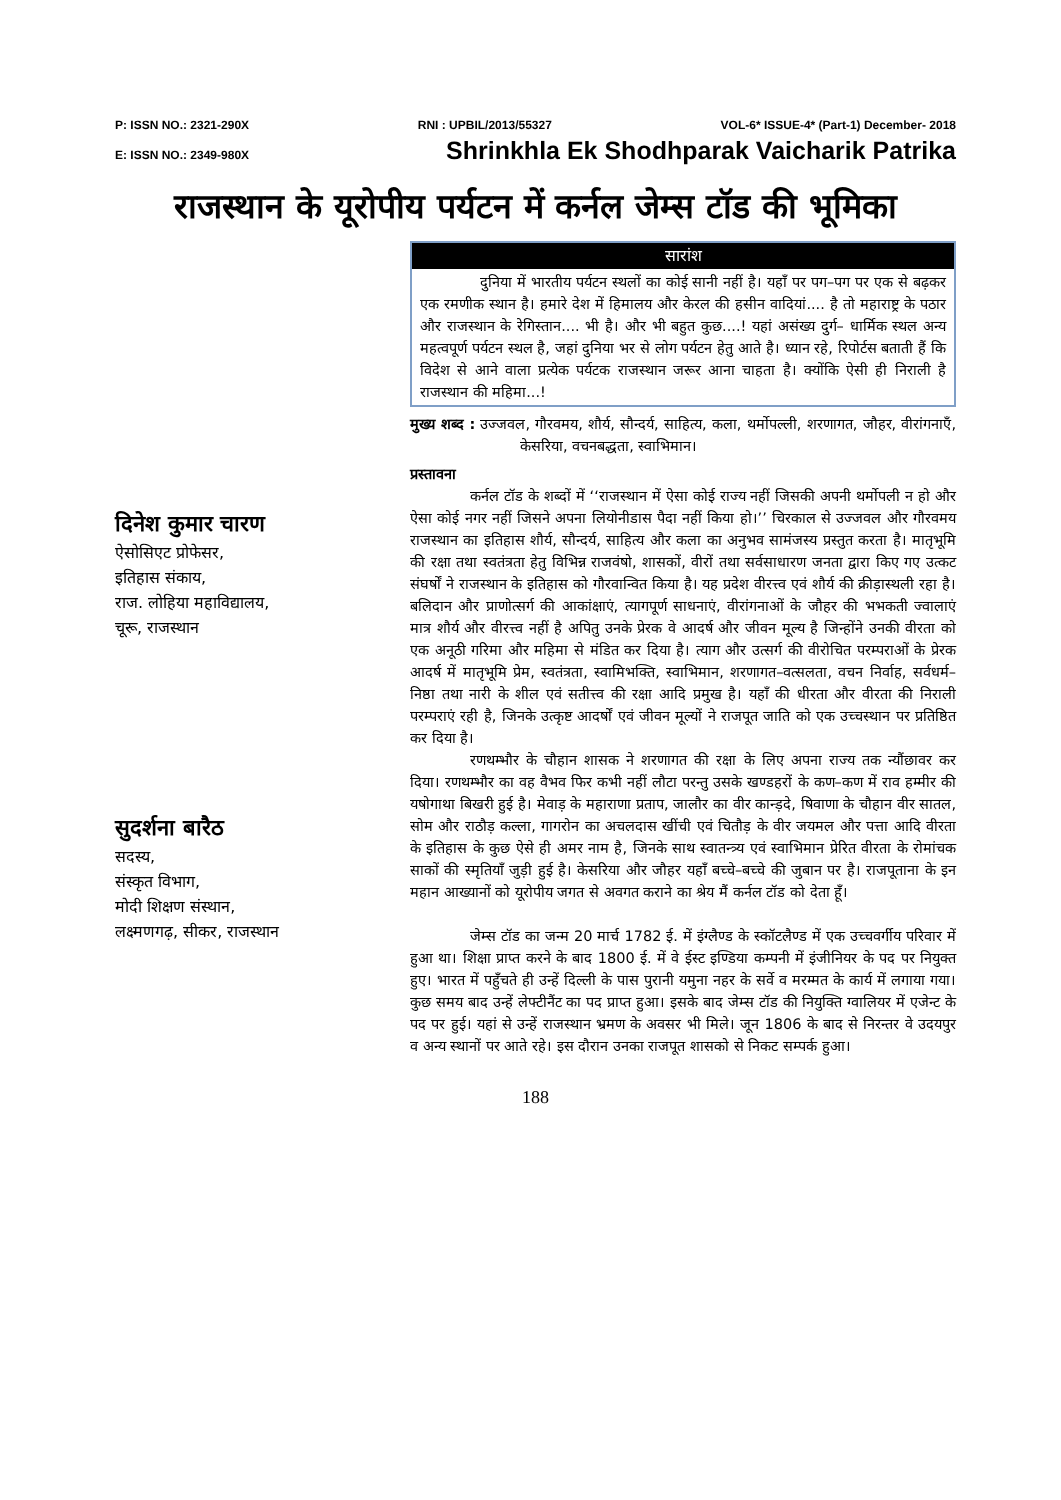P: ISSN NO.: 2321-290X RNI : UPBIL/2013/55327 VOL-6* ISSUE-4* (Part-1) December- 2018
E: ISSN NO.: 2349-980X Shrinkhla Ek Shodhparak Vaicharik Patrika
राजस्थान के यूरोपीय पर्यटन में कर्नल जेम्स टॉड की भूमिका
दिनेश कुमार चारण
ऐसोसिएट प्रोफेसर,
इतिहास संकाय,
राज. लोहिया महाविद्यालय,
चूरू, राजस्थान
सुदर्शना बारैठ
सदस्य,
संस्कृत विभाग,
मोदी शिक्षण संस्थान,
लक्ष्मणगढ़, सीकर, राजस्थान
सारांश
दुनिया में भारतीय पर्यटन स्थलों का कोई सानी नहीं है। यहाँ पर पग–पग पर एक से बढ़कर एक रमणीक स्थान है। हमारे देश में हिमालय और केरल की हसीन वादियां.... है तो महाराष्ट्र के पठार और राजस्थान के रेगिस्तान.... भी है। और भी बहुत कुछ....! यहां असंख्य दुर्ग– धार्मिक स्थल अन्य महत्वपूर्ण पर्यटन स्थल है, जहां दुनिया भर से लोग पर्यटन हेतु आते है। ध्यान रहे, रिपोर्टस बताती हैं कि विदेश से आने वाला प्रत्येक पर्यटक राजस्थान जरूर आना चाहता है। क्योंकि ऐसी ही निराली है राजस्थान की महिमा...!
मुख्य शब्द : उज्जवल, गौरवमय, शौर्य, सौन्दर्य, साहित्य, कला, थर्मोपल्ली, शरणागत, जौहर, वीरांगनाएँ, केसरिया, वचनबद्धता, स्वाभिमान।
प्रस्तावना
कर्नल टॉड के शब्दों में ‘‘राजस्थान में ऐसा कोई राज्य नहीं जिसकी अपनी थर्मोपली न हो और ऐसा कोई नगर नहीं जिसने अपना लियोनीडास पैदा नहीं किया हो।’’ चिरकाल से उज्जवल और गौरवमय राजस्थान का इतिहास शौर्य, सौन्दर्य, साहित्य और कला का अनुभव सामंजस्य प्रस्तुत करता है। मातृभूमि की रक्षा तथा स्वतंत्रता हेतु विभिन्न राजवंषो, शासकों, वीरों तथा सर्वसाधारण जनता द्वारा किए गए उत्कट संघर्षों ने राजस्थान के इतिहास को गौरवान्वित किया है। यह प्रदेश वीरत्त्व एवं शौर्य की क्रीड़ास्थली रहा है। बलिदान और प्राणोत्सर्ग की आकांक्षाएं, त्यागपूर्ण साधनाएं, वीरांगनाओं के जौहर की भभकती ज्वालाएं मात्र शौर्य और वीरत्त्व नहीं है अपितु उनके प्रेरक वे आदर्ष और जीवन मूल्य है जिन्होंने उनकी वीरता को एक अनूठी गरिमा और महिमा से मंडित कर दिया है। त्याग और उत्सर्ग की वीरोचित परम्पराओं के प्रेरक आदर्ष में मातृभूमि प्रेम, स्वतंत्रता, स्वामिभक्ति, स्वाभिमान, शरणागत–वत्सलता, वचन निर्वाह, सर्वधर्म–निष्ठा तथा नारी के शील एवं सतीत्त्व की रक्षा आदि प्रमुख है। यहाँ की धीरता और वीरता की निराली परम्पराएं रही है, जिनके उत्कृष्ट आदर्षों एवं जीवन मूल्यों ने राजपूत जाति को एक उच्चस्थान पर प्रतिष्ठित कर दिया है।
रणथम्भौर के चौहान शासक ने शरणागत की रक्षा के लिए अपना राज्य तक न्यौंछावर कर दिया। रणथम्भौर का वह वैभव फिर कभी नहीं लौटा परन्तु उसके खण्डहरों के कण–कण में राव हम्मीर की यषोगाथा बिखरी हुई है। मेवाड़ के महाराणा प्रताप, जालौर का वीर कान्ड़दे, षिवाणा के चौहान वीर सातल, सोम और राठौड़ कल्ला, गागरोन का अचलदास खींची एवं चितौड़ के वीर जयमल और पत्ता आदि वीरता के इतिहास के कुछ ऐसे ही अमर नाम है, जिनके साथ स्वातन्त्र्य एवं स्वाभिमान प्रेरित वीरता के रोमांचक साकों की स्मृतियाँ जुड़ी हुई है। केसरिया और जौहर यहाँ बच्चे–बच्चे की जुबान पर है। राजपूताना के इन महान आख्यानों को यूरोपीय जगत से अवगत कराने का श्रेय मैं कर्नल टॉड को देता हूँ।
जेम्स टॉड का जन्म 20 मार्च 1782 ई. में इंग्लैण्ड के स्कॉटलैण्ड में एक उच्चवर्गीय परिवार में हुआ था। शिक्षा प्राप्त करने के बाद 1800 ई. में वे ईस्ट इण्डिया कम्पनी में इंजीनियर के पद पर नियुक्त हुए। भारत में पहुँचते ही उन्हें दिल्ली के पास पुरानी यमुना नहर के सर्वे व मरम्मत के कार्य में लगाया गया। कुछ समय बाद उन्हें लेफ्टीनैंट का पद प्राप्त हुआ। इसके बाद जेम्स टॉड की नियुक्ति ग्वालियर में एजेन्ट के पद पर हुई। यहां से उन्हें राजस्थान भ्रमण के अवसर भी मिले। जून 1806 के बाद से निरन्तर वे उदयपुर व अन्य स्थानों पर आते रहे। इस दौरान उनका राजपूत शासको से निकट सम्पर्क हुआ।
188